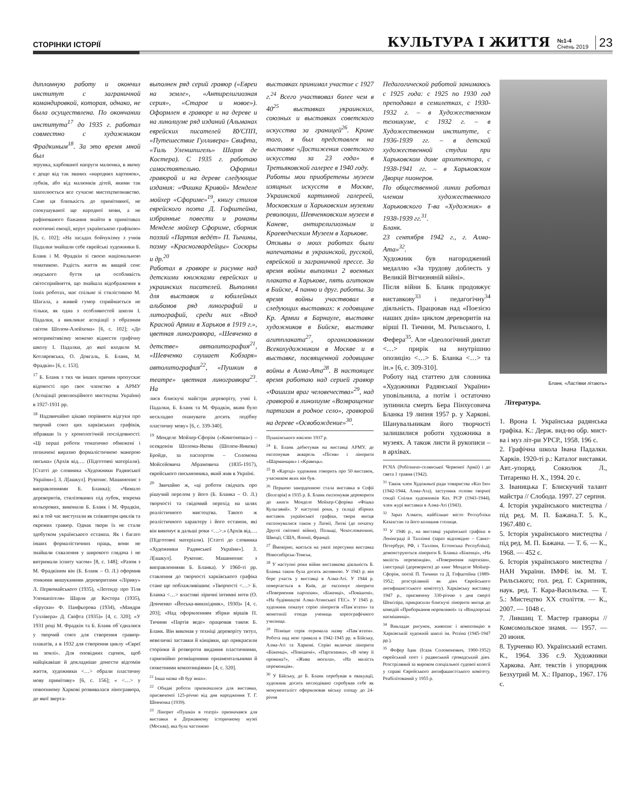СТОРІНКИ ІСТОРІЇ
КУЛЬТУРА І ЖИТТЯ №1-4
Січень 2019 23
дипломную работу и окончил институт с заграничной командировкой, которая, однако, не была осуществлена. По окончании института<sup>17</sup> до 1935 г. работал совместно с художником Фрадкиным<sup>18</sup>. За это время мной был
зерунка, карбованої напруги малюнка, в якому є дещо від так званих «народних картинок», лубків, або від малюнків дітей, якими так захоплюється все сучасне мистецтвознавство. Саме ця близькість до примітивної, не спокушуваної ще народної мови, а не рафінованого бажання знайти в примітивах екзотичні емоції, керує українською графікою» [6, с. 102]; «На засадах бойчукізму з учнів Падалки знайшли себе єврейські художники Б. Бланк і М. Фрадкін зі своєю національною тематикою. Радість життя як вищий сенс людського буття ця особливість світосприйняття, що знайшла відображення в їхніх роботах, має спільне зі стилістикою М. Шагала, а живий гумор сприймається не тільки, як одна з особливостей школи І. Падалки, а викликає асоціації з образним світом Шолом-Алейхема» [6, с. 102]; «До неопримітивізму можемо віднести графічну школу І. Падалки, до якої входили М. Котляревська, О. Довгаль, Б. Бланк, М. Фрадкін» [6, с. 153].
<sup>17</sup> Б. Бланк з тих чи інших причин пропускає відомості про своє членство в АРМУ (Асоціації революційного мистецтва України) в 1927-1931 рр.
<sup>18</sup> Надзвичайно цікаво порівняти відгуки про творчий союз цих харківських графіків, зібравши їх у хронологічній послідовності: «Ці перші роботи тематично обмежені і позначені виразно формалістичною манерою письма» (Архів від…. (Підготовчі матеріали). [Статті до словника «Художники Радянської України»]. З. Л[ашкул]. Рукопис. Машинопис з виправленнями Б. Бланка); «Чимало дереворитів, стилізованих під лубок, зокрема кольорових, виконали Б. Бланк і М. Фрадкін, які в той час виступали як співавтори циклів та окремих гравюр. Однак твори їх не стали здобутком українського естампа. Як і багато інших формалістичних праць, вони не знайшли схвалення у широкого глядача і не витримали іспиту часом» [8, с. 148]; «Разом з М. Фрадкіним він (Б. Бланк – О. Л.) оформив тонкими вишуканими дереворитами «Лірику» Л. Первомайського (1935), «Легенду про Тіля Уленшпігеля» Шарля де Костера (1935), «Бруски» Ф. Панфьорова (1934), «Мандри Гуллівера» Д. Свіфта (1935)» [4, с. 320]; «У 1931 році М. Фрадкін та Б. Бланк об`єдналися у творчий союз для створення гравюр-плакатів, а в 1932 для створення циклу «Євреї на землі». Для оповідних сценок, щоб найцікавіше й докладніше донести відгомін життя, художники <…> обрали пластичну мову примітиву» [6, с. 156]; « <…> у повоєнному Харкові розвивалася ліногравюра, до якої зверта-
выполнен ряд серий гравюр («Евреи на земле», «Антирелигиозная серия», «Старое и новое»). Оформлен в гравюре и на дереве и на линолиуме ряд изданий (Альманах еврейских писателей ВУСПП, «Путешествие Гулливера» Свифта, «Тиль Уленшпигель» Шарля де Костера). С 1935 г. работаю самостоятельно. Оформил гравюрой и на дереве следующие издания: «Фишка Кривой» Менделе мойхер «Сфориме»<sup>19</sup>, книгу стихов еврейского поэта Д. Гофштейна, избранные повести и романы Менделе мойхер Сфориме, сборник поэзий «Партия ведёт» П. Тычины, поэму «Красногвардейцы» Сосюры и др.<sup>20</sup>
Работал в гравюре и рисунке над детскими книжками еврейских и украинских писателей. Выполнял для выставок и юбилейных альбомов ряд линографий и литографий, среди них «Вход Красной Армии в Харьков в 1919 г.», цветная линогравюра, «Шевченко в детстве» автолитография<sup>21</sup>, «Шевченко слушает Кобзаря» автолитография<sup>22</sup>, «Пушкин в театре» цветная линогравюра<sup>23</sup>. На
лися блискучі майстри дереворіту, учні І. Падалки, Б. Бланк та М. Фрадкін, яким було нескладно опанувати досить подібну пластичну мову» [6, с. 339-340].
<sup>19</sup> Менделе Мойхер-Сфорім («Книгоноша») – псевдонім Шолома-Якова (Шолем-Янкева) Бройде, за паспортом – Соломона Мойсейовича Абрамовича (1835-1917), єврейського письменника, який жив в Україні.
<sup>20</sup> Звичайно ж, «ці роботи свідчать про рішучий перелом у його (Б. Бланка – О. Л.) творчості та свідомий перехід на шлях реалістичного мистецтва. Такого ж реалістичного характеру і його естампи, які він виконує в дальші роки <…>.» (Архів від…. (Підготовчі матеріали). [Статті до словника «Художники Радянської України»]. З. Л[ашкул]. Рукопис. Машинопис з виправленнями Б. Бланка). У 1960-ті рр. ставлення до творчості харківського графіка стане ще поблажливішим: «Творчості <…> Б. Бланка <…> властиві ліричні інтимні ноти (О. Донченко «Йоська-винахідник», 1930)» [4, с. 203]; «Над оформленням збірки віршів П. Тичини «Партія веде» працював також Б. Бланк. Він виконав у техніці дереворіту титул, невеличкі заставки й кінцівки, що прикрасили сторінки й розвороти видання пластичними, гармонійно розміщеними орнаментальними й сюжетними композиціями» [4, с. 320].
<sup>21</sup> Інша назва «В бур`янах».
<sup>22</sup> Обидві роботи призначалися для виставки, присвяченої 125-річчю від дня народження Т. Г. Шевченка (1939).
<sup>23</sup> Лінорит «Пушкін в театрі» призначався для виставки в Державному історичному музеї (Москва), яка була частиною
выставках принимал участие с 1927 г.<sup>24</sup> Всего участвовал более чем в 40<sup>25</sup> выставках украинских, союзных и выставках советского искусства за границей<sup>26</sup>. Кроме того, я был представлен на выставке «Достижения советского искусства за 23 года» в Третьяковской галерее в 1940 году.
Работы мои приобретены музеем изящных искусств в Москве, Украинской картинной галереей, Московским и Харьковским музеями революции, Шевченковским музеем в Каневе, антирелигиозным и Краеведческим Музеем в Харькове.
Отзывы о моих работах были напечатаны в украинской, русской, еврейской и заграничной прессе. За время войны выполнил 2 военных плаката в Харькове, пять агитокон в Бийске, 4 панно и друг. работы. За время войны участвовал в следующих выставках: к годовщине Кр. Армии в Барнауле, выставке художников в Бийске, выставке агитплаката<sup>27</sup>, организованном Всекохудожником в Москве и в выставке, посвященной годовщине войны в Алма-Ата<sup>28</sup>. В настоящее время работаю над серией гравюр «Фашизм враг человечества»<sup>29</sup>, над гравюрой в линолиуме «Возвращение партизан в родное село», гравюрой на дереве «Освобождение»<sup>30</sup>.
Пушкінського ювілею 1937 р.
<sup>24</sup> Б. Бланк дебютував на виставці АРМУ, де експонував акварель «Пісня» і лінорити «Шарманщик» і «Кравець».
<sup>25</sup> В «Картці» художник говорить про 50 виставок, учасником яких він був.
<sup>26</sup> Першою закордонною стала виставка в Софії (Болгарія) в 1935 р. Б. Бланк експонував дереворити до книги Менделе Мойхер-Сфоріма «Фішка Кульгавий». У наступні роки, у складі збірних виставок української графіки, твори митця експонувалися також у Латвії, Литві (до початку Другої світової війни), Польщі, Чехословаччині, Швеції, США, Японії, Франції.
<sup>27</sup> Ймовірно, мається на увазі пересувна виставка Новосибірськ-Томськ.
<sup>28</sup> У наступні роки війни виставкова діяльність Б. Бланка також була досить активною. У 1943 р. він бере участь у виставці в Алма-Аті. У 1944 р. повертається в Київ, де експонує лінорити «Повернення партизан», «Біженці», «Повішені», «На будівництві Алма-Атинської ГЕС». У 1945 р. художник показує серію ліноритів «Пам`ятати» та монотипії етюди учениць хореографічного училища.
<sup>29</sup> Пізніше серія отримала назву «Пам`ятати». Робота над нею тривала в 1942-1945 рр. в Бійську, Алма-Аті та Харкові. Серію включає лінорити «Біженці», «Повішені», «Партизанка», «В чому її провина?», «Жива могила», «На милість переможців».
<sup>30</sup> У Бійську, де Б. Бланк перебував в евакуації, художник досить несподівано спробував себе як монументаліст оформлював міську площу до 24-річчя
Педагогической работой занимаюсь с 1925 года: с 1925 по 1930 год преподавал в семилетках, с 1930-1932 г. – в Художественном техникуме, с 1932 г. – в Художественном институте, с 1936-1939 гг. – в детской художественной студии при Харьковском доме архитектора, с 1938-1941 гг. – в Харьковском Дворце пионеров.
По общественной линии работал членом художественного Харьковского Т-ва «Художник» в 1938-1939 гг.<sup>31</sup>.
Бланк.
23 сентября 1942 г., г. Алма-Ата»<sup>32</sup>.
Художник був нагороджений медаллю «За трудову доблесть у Великій Вітчизняній війні».
Після війни Б. Бланк продовжує виставкову<sup>33</sup> і педагогічну<sup>34</sup> діяльність. Працював над «Поезією наших днів» циклом дереворитів на вірші П. Тичини, М. Рильського, І. Фефера<sup>35</sup>. Але «Ідеологічний диктат <…> прирік на внутрішню опозицію <…> Б. Бланка <…> та ін.» [6, с. 309-310].
Роботу над статтею для словника «Художники Радянської України» уповільнила, а потім і остаточно зупинила смерть Бера Пінхусовича Бланка 19 липня 1957 р. у Харкові. Шанувальникам його творчості залишилися роботи художника в музеях. А також листи й рукописи – в архівах.
РСЧА (Робітничо-селянської Червоної Армії) і до свята 1 травня (1942).
<sup>31</sup> Також член Художньої ради товариства «Каз Ізо» (1942-1944, Алма-Ата), заступник голови творчої секції Спілки художників Каз. РСР (1943-1944), член журі виставки в Алма-Аті (1943).
<sup>32</sup> Зараз Алмати, найбільше місто Республіки Казахстан та його колишня столиця.
<sup>33</sup> У 1946 р., на виставці української графіки в Ленінграді й Таллінні (зараз відповідно – Санкт-Петербург, РФ, і Таллінн, Естонська Республіка), демонструються лінорити Б. Бланка «Біженці», «На милість переможців», «Повернення партизан», ілюстрації (дереворити) до книг Менделе Мойхер-Сфорім, поезії П. Тичини та Д. Гофштейна (1889-1952; розстріляний як діяч Єврейського антифашистського комітету). Харківську виставку 1947 р., присвячену 330-річчю з дня смерті Шекспіра, прикрасили блискучі лінорити митця до комедій «Приборкання норовливої» та «Віндзорські насмішниці».
<sup>34</sup> Викладає рисунок, живопис і композицію в Харківській художній школі ім. Рєпіна (1945-1947 рр.).
<sup>35</sup> Фефер Іцик (Ісаак Соломонович, 1900-1952) єврейський поет і радянський громадський діяч. Розстріляний за вироком спеціальної судової колегії у справі Єврейського антифашистського комітету. Реабілітований у 1955 р.
Бланк. «Ластівки літають»
Література.
1. Врона І. Українська радянська графіка. К.: Держ. вид-во обр. мист-ва і муз літ-ри УРСР., 1958. 196 с.
2. Графічна школа Івана Падалки. Харків. 1920-ті р.: Каталог виставки. Авт.-упоряд. Сокюлюк Л., Титаренко Н. Х., 1994. 20 с.
3. Іваницька Г. Блискучий талант майстра // Слобода. 1997. 27 серпня.
4. Історія українського мистецтва / під ред. М. П. Бажана.Т. 5. К., 1967.480 с.
5. Історія українського мистецтва / під ред. М. П. Бажана. — Т. 6. — К., 1968. — 452 с.
6. Історія українського мистецтва / НАН України. ІМФЕ ім. М. Т. Рильського; гол. ред. Г. Скрипник, наук. ред. Т. Кара-Васильєва. — Т. 5.: Мистецтво ХХ століття. — К., 2007. — 1048 с.
7. Лившиц Т. Мастер гравюры // Комсомольское знамя. — 1957. — 20 июня.
8. Турченко Ю. Український естамп. К., 1964. 336 с.9. Художники Харкова. Авт. текстів і упорядник Безхутрий М. Х.: Прапор., 1967. 176 с.